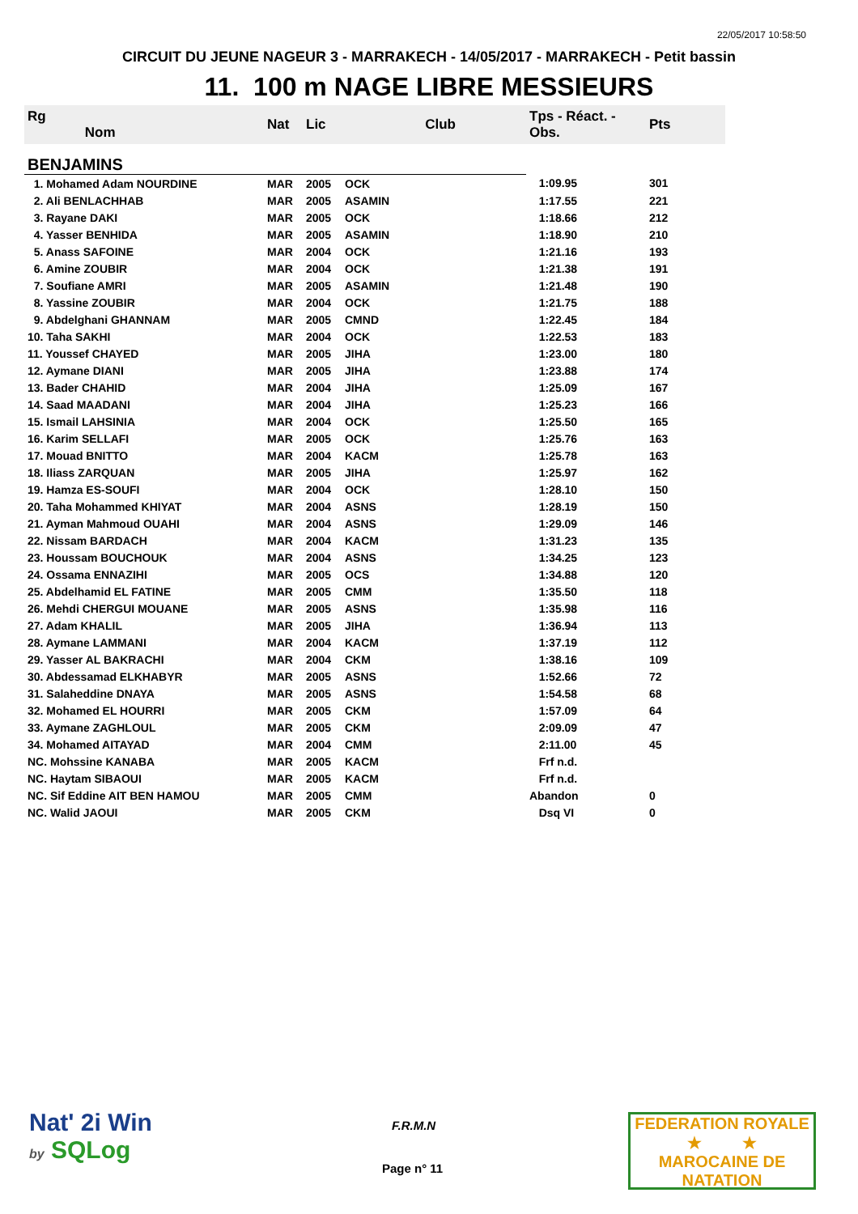22/05/2017 10:58:50
CIRCUIT DU JEUNE NAGEUR 3 - MARRAKECH - 14/05/2017 - MARRAKECH - Petit bassin
11. 100 m NAGE LIBRE MESSIEURS
| Rg Nom | | Nat | Lic | Club | Tps - Réact. - Obs. | Pts |
| --- | --- | --- | --- | --- | --- | --- |
| BENJAMINS | | | | | | |
| 1. Mohamed Adam NOURDINE | | MAR | 2005 | OCK | 1:09.95 | 301 |
| 2. Ali BENLACHHAB | | MAR | 2005 | ASAMIN | 1:17.55 | 221 |
| 3. Rayane DAKI | | MAR | 2005 | OCK | 1:18.66 | 212 |
| 4. Yasser BENHIDA | | MAR | 2005 | ASAMIN | 1:18.90 | 210 |
| 5. Anass SAFOINE | | MAR | 2004 | OCK | 1:21.16 | 193 |
| 6. Amine ZOUBIR | | MAR | 2004 | OCK | 1:21.38 | 191 |
| 7. Soufiane AMRI | | MAR | 2005 | ASAMIN | 1:21.48 | 190 |
| 8. Yassine ZOUBIR | | MAR | 2004 | OCK | 1:21.75 | 188 |
| 9. Abdelghani GHANNAM | | MAR | 2005 | CMND | 1:22.45 | 184 |
| 10. Taha SAKHI | | MAR | 2004 | OCK | 1:22.53 | 183 |
| 11. Youssef CHAYED | | MAR | 2005 | JIHA | 1:23.00 | 180 |
| 12. Aymane DIANI | | MAR | 2005 | JIHA | 1:23.88 | 174 |
| 13. Bader CHAHID | | MAR | 2004 | JIHA | 1:25.09 | 167 |
| 14. Saad MAADANI | | MAR | 2004 | JIHA | 1:25.23 | 166 |
| 15. Ismail LAHSINIA | | MAR | 2004 | OCK | 1:25.50 | 165 |
| 16. Karim SELLAFI | | MAR | 2005 | OCK | 1:25.76 | 163 |
| 17. Mouad BNITTO | | MAR | 2004 | KACM | 1:25.78 | 163 |
| 18. Iliass ZARQUAN | | MAR | 2005 | JIHA | 1:25.97 | 162 |
| 19. Hamza ES-SOUFI | | MAR | 2004 | OCK | 1:28.10 | 150 |
| 20. Taha Mohammed KHIYAT | | MAR | 2004 | ASNS | 1:28.19 | 150 |
| 21. Ayman Mahmoud OUAHI | | MAR | 2004 | ASNS | 1:29.09 | 146 |
| 22. Nissam BARDACH | | MAR | 2004 | KACM | 1:31.23 | 135 |
| 23. Houssam BOUCHOUK | | MAR | 2004 | ASNS | 1:34.25 | 123 |
| 24. Ossama ENNAZIHI | | MAR | 2005 | OCS | 1:34.88 | 120 |
| 25. Abdelhamid EL FATINE | | MAR | 2005 | CMM | 1:35.50 | 118 |
| 26. Mehdi CHERGUI MOUANE | | MAR | 2005 | ASNS | 1:35.98 | 116 |
| 27. Adam KHALIL | | MAR | 2005 | JIHA | 1:36.94 | 113 |
| 28. Aymane LAMMANI | | MAR | 2004 | KACM | 1:37.19 | 112 |
| 29. Yasser AL BAKRACHI | | MAR | 2004 | CKM | 1:38.16 | 109 |
| 30. Abdessamad ELKHABYR | | MAR | 2005 | ASNS | 1:52.66 | 72 |
| 31. Salaheddine DNAYA | | MAR | 2005 | ASNS | 1:54.58 | 68 |
| 32. Mohamed EL HOURRI | | MAR | 2005 | CKM | 1:57.09 | 64 |
| 33. Aymane ZAGHLOUL | | MAR | 2005 | CKM | 2:09.09 | 47 |
| 34. Mohamed AITAYAD | | MAR | 2004 | CMM | 2:11.00 | 45 |
| NC. Mohssine KANABA | | MAR | 2005 | KACM | Frf n.d. | |
| NC. Haytam SIBAOUI | | MAR | 2005 | KACM | Frf n.d. | |
| NC. Sif Eddine AIT BEN HAMOU | | MAR | 2005 | CMM | Abandon | 0 |
| NC. Walid JAOUI | | MAR | 2005 | CKM | Dsq VI | 0 |
Nat' 2i Win
by SQLog
F.R.M.N
Page n° 11
FEDERATION ROYALE
★ ★
MAROCAINE DE NATATION